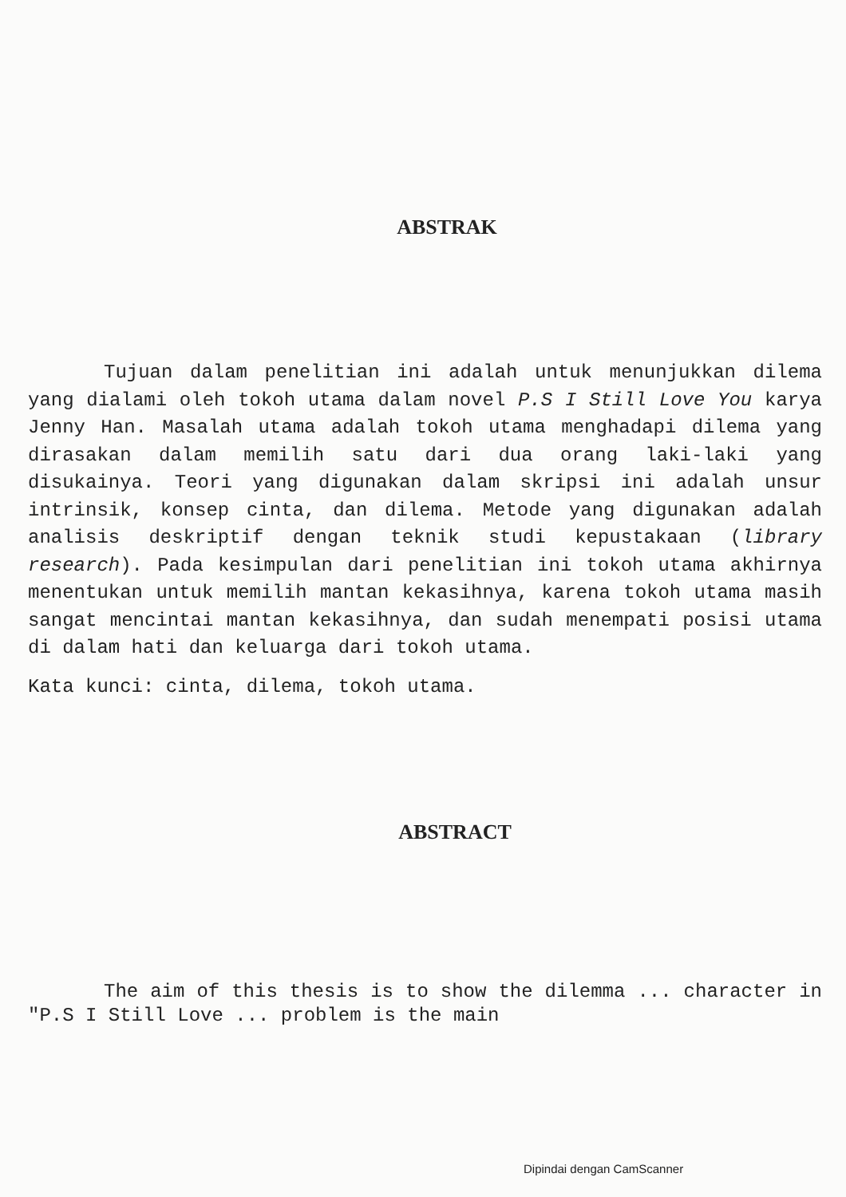ABSTRAK
Tujuan dalam penelitian ini adalah untuk menunjukkan dilema yang dialami oleh tokoh utama dalam novel P.S I Still Love You karya Jenny Han. Masalah utama adalah tokoh utama menghadapi dilema yang dirasakan dalam memilih satu dari dua orang laki-laki yang disukainya. Teori yang digunakan dalam skripsi ini adalah unsur intrinsik, konsep cinta, dan dilema. Metode yang digunakan adalah analisis deskriptif dengan teknik studi kepustakaan (library research). Pada kesimpulan dari penelitian ini tokoh utama akhirnya menentukan untuk memilih mantan kekasihnya, karena tokoh utama masih sangat mencintai mantan kekasihnya, dan sudah menempati posisi utama di dalam hati dan keluarga dari tokoh utama.
Kata kunci: cinta, dilema, tokoh utama.
ABSTRACT
The aim of this thesis is to show the dilemma ... character in "P.S I Still Love ... problem is the main
Dipindai dengan CamScanner